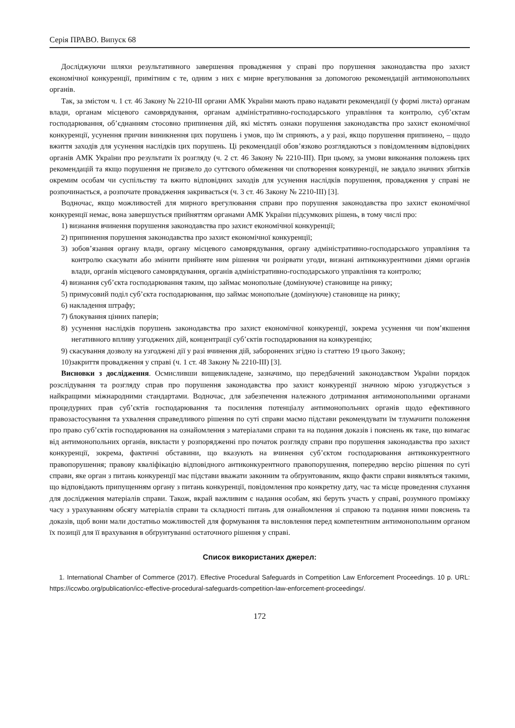Серія ПРАВО. Випуск 68
Досліджуючи шляхи результативного завершення провадження у справі про порушення законодавства про захист економічної конкуренції, примітним є те, одним з них є мирне врегулювання за допомогою рекомендацій антимонопольних органів.
Так, за змістом ч. 1 ст. 46 Закону № 2210-ІІІ органи АМК України мають право надавати рекомендації (у формі листа) органам влади, органам місцевого самоврядування, органам адміністративно-господарського управління та контролю, суб’єктам господарювання, об’єднанням стосовно припинення дій, які містять ознаки порушення законодавства про захист економічної конкуренції, усунення причин виникнення цих порушень і умов, що їм сприяють, а у разі, якщо порушення припинено, – щодо вжиття заходів для усунення наслідків цих порушень. Ці рекомендації обов’язково розглядаються з повідомленням відповідних органів АМК України про результати їх розгляду (ч. 2 ст. 46 Закону № 2210-ІІІ). При цьому, за умови виконання положень цих рекомендацій та якщо порушення не призвело до суттєвого обмеження чи спотворення конкуренції, не завдало значних збитків окремим особам чи суспільству та вжито відповідних заходів для усунення наслідків порушення, провадження у справі не розпочинається, а розпочате провадження закривається (ч. 3 ст. 46 Закону № 2210-ІІІ) [3].
Водночас, якщо можливостей для мирного врегулювання справи про порушення законодавства про захист економічної конкуренції немає, вона завершується прийняттям органами АМК України підсумкових рішень, в тому числі про:
1) визнання вчинення порушення законодавства про захист економічної конкуренції;
2) припинення порушення законодавства про захист економічної конкуренції;
3) зобов’язання органу влади, органу місцевого самоврядування, органу адміністративно-господарського управління та контролю скасувати або змінити прийняте ним рішення чи розірвати угоди, визнані антиконкурентними діями органів влади, органів місцевого самоврядування, органів адміністративно-господарського управління та контролю;
4) визнання суб’єкта господарювання таким, що займає монопольне (домінуюче) становище на ринку;
5) примусовий поділ суб’єкта господарювання, що займає монопольне (домінуюче) становище на ринку;
6) накладення штрафу;
7) блокування цінних паперів;
8) усунення наслідків порушень законодавства про захист економічної конкуренції, зокрема усунення чи пом’якшення негативного впливу узгоджених дій, концентрації суб’єктів господарювання на конкуренцію;
9) скасування дозволу на узгоджені дії у разі вчинення дій, заборонених згідно із статтею 19 цього Закону;
10)закриття провадження у справі (ч. 1 ст. 48 Закону № 2210-ІІІ) [3].
Висновки з дослідження. Осмисливши вищевикладене, зазначимо, що передбачений законодавством України порядок розслідування та розгляду справ про порушення законодавства про захист конкуренції значною мірою узгоджується з найкращими міжнародними стандартами. Водночас, для забезпечення належного дотримання антимонопольними органами процедурних прав суб’єктів господарювання та посилення потенціалу антимонопольних органів щодо ефективного правозастосування та ухвалення справедливого рішення по суті справи маємо підстави рекомендувати їм тлумачити положення про право суб’єктів господарювання на ознайомлення з матеріалами справи та на подання доказів і пояснень як таке, що вимагає від антимонопольних органів, викласти у розпорядженні про початок розгляду справи про порушення законодавства про захист конкуренції, зокрема, фактичні обставини, що вказують на вчинення суб’єктом господарювання антиконкурентного правопорушення; правову кваліфікацію відповідного антиконкурентного правопорушення, попередню версію рішення по суті справи, яке орган з питань конкуренції має підстави вважати законним та обґрунтованим, якщо факти справи виявляться такими, що відповідають припущенням органу з питань конкуренції, повідомлення про конкретну дату, час та місце проведення слухання для дослідження матеріалів справи. Також, вкрай важливим є надання особам, які беруть участь у справі, розумного проміжку часу з урахуванням обсягу матеріалів справи та складності питань для ознайомлення зі справою та подання ними пояснень та доказів, щоб вони мали достатньо можливостей для формування та висловлення перед компетентним антимонопольним органом їх позиції для її врахування в обґрунтуванні остаточного рішення у справі.
Список використаних джерел:
1. International Chamber of Commerce (2017). Effective Procedural Safeguards in Competition Law Enforcement Proceedings. 10 p. URL: https://iccwbo.org/publication/icc-effective-procedural-safeguards-competition-law-enforcement-proceedings/.
172